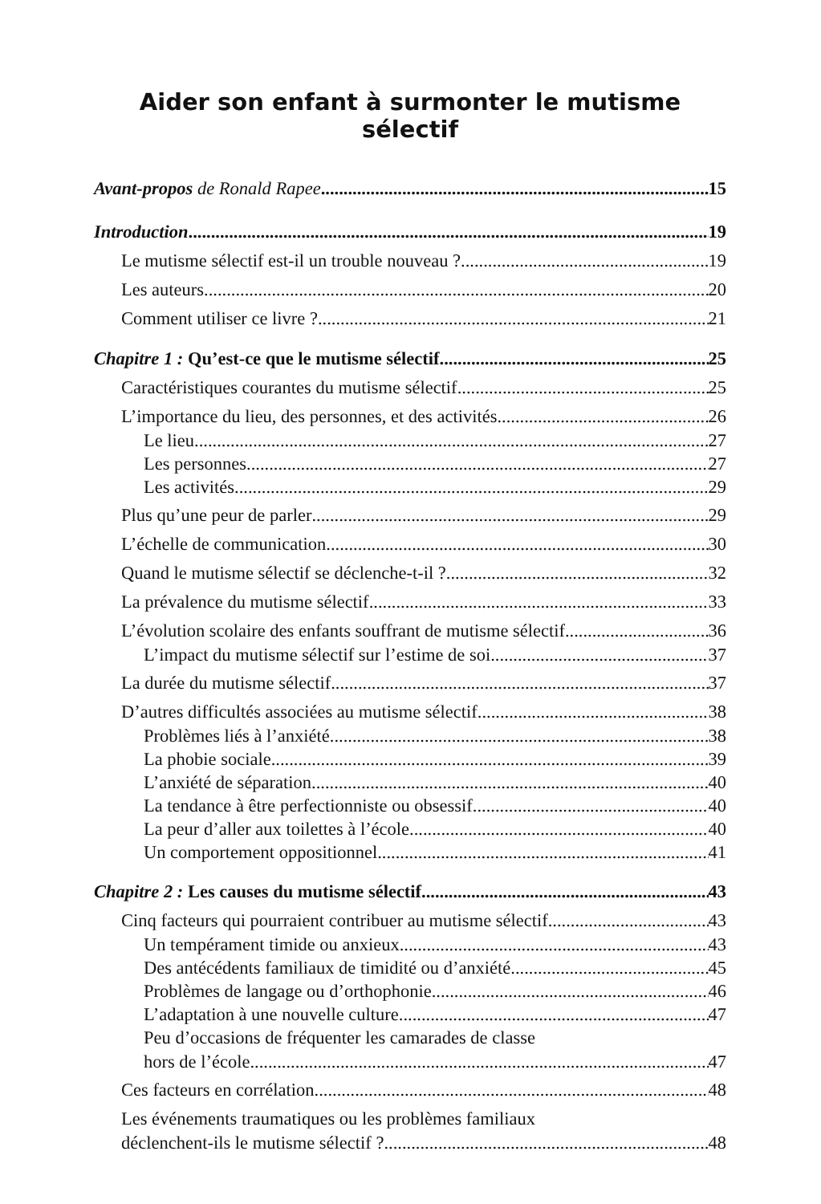Aider son enfant à surmonter le mutisme sélectif
Avant-propos de Ronald Rapee 15
Introduction 19
Le mutisme sélectif est-il un trouble nouveau ? 19
Les auteurs 20
Comment utiliser ce livre ? 21
Chapitre 1 : Qu’est-ce que le mutisme sélectif 25
Caractéristiques courantes du mutisme sélectif 25
L’importance du lieu, des personnes, et des activités 26
Le lieu 27
Les personnes 27
Les activités 29
Plus qu’une peur de parler 29
L’échelle de communication 30
Quand le mutisme sélectif se déclenche-t-il ? 32
La prévalence du mutisme sélectif 33
L’évolution scolaire des enfants souffrant de mutisme sélectif 36
L’impact du mutisme sélectif sur l’estime de soi 37
La durée du mutisme sélectif 37
D’autres difficultés associées au mutisme sélectif 38
Problèmes liés à l’anxiété 38
La phobie sociale 39
L’anxiété de séparation 40
La tendance à être perfectionniste ou obsessif 40
La peur d’aller aux toilettes à l’école 40
Un comportement oppositionnel 41
Chapitre 2 : Les causes du mutisme sélectif 43
Cinq facteurs qui pourraient contribuer au mutisme sélectif 43
Un tempérament timide ou anxieux 43
Des antécédents familiaux de timidité ou d’anxiété 45
Problèmes de langage ou d’orthophonie 46
L’adaptation à une nouvelle culture 47
Peu d’occasions de fréquenter les camarades de classe
hors de l’école 47
Ces facteurs en corrélation 48
Les événements traumatiques ou les problèmes familiaux
déclenchent-ils le mutisme sélectif ? 48